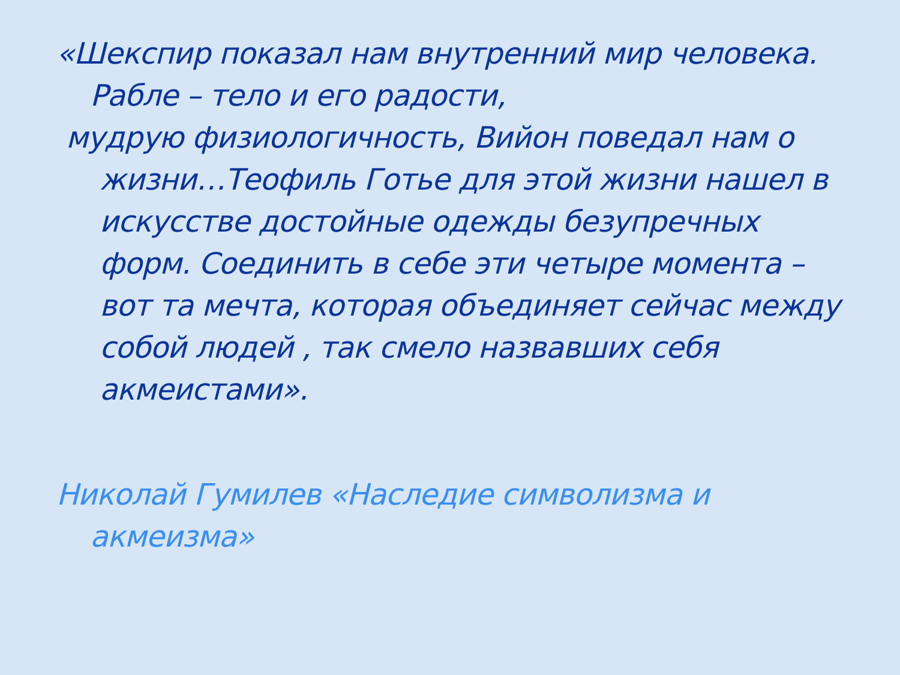«Шекспир показал нам внутренний мир человека. Рабле – тело и его радости,
мудрую физиологичность, Вийон поведал нам о жизни…Теофиль Готье для этой жизни нашел в искусстве достойные одежды безупречных форм. Соединить в себе эти четыре момента – вот та мечта, которая объединяет сейчас между собой людей , так смело назвавших себя акмеистами».
Николай Гумилев «Наследие символизма и акмеизма»